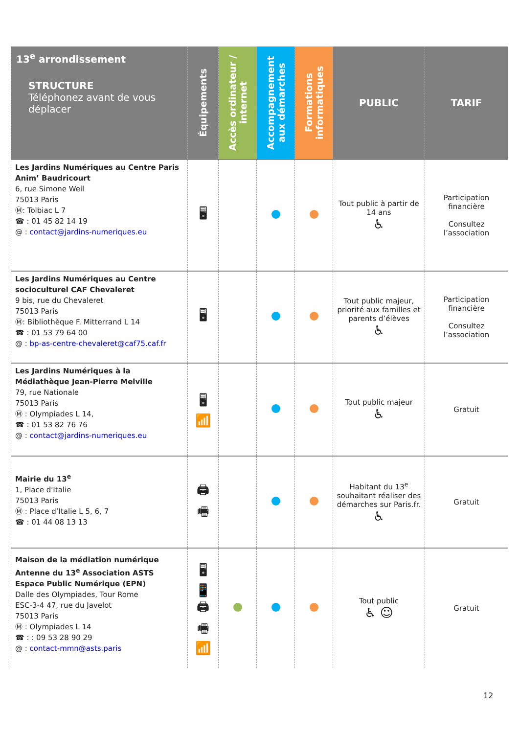| 13<sup>e</sup> arrondissement STRUCTURE Téléphonez avant de vous déplacer | Équipements | Accès ordinateur / internet | Accompagnement aux démarches | Formations informatiques | PUBLIC | TARIF |
| --- | --- | --- | --- | --- | --- | --- |
| Les Jardins Numériques au Centre Paris Anim’ Baudricourt 6, rue Simone Weil 75013 Paris Ⓜ: Tolbiac L 7 ☎ : 01 45 82 14 19 @ : contact@jardins-numeriques.eu | 🖥 | | | | Tout public à partir de 14 ans ♿ | Participation financière Consultez l’association |
| Les Jardins Numériques au Centre socioculturel CAF Chevaleret 9 bis, rue du Chevaleret 75013 Paris Ⓜ: Bibliothèque F. Mitterrand L 14 ☎ : 01 53 79 64 00 @ : bp-as-centre-chevaleret@caf75.caf.fr | 🖥 | | | | Tout public majeur, priorité aux familles et parents d’élèves ♿ | Participation financière Consultez l’association |
| Les Jardins Numériques à la Médiathèque Jean-Pierre Melville 79, rue Nationale 75013 Paris Ⓜ : Olympiades L 14, ☎ : 01 53 82 76 76 @ : contact@jardins-numeriques.eu | 🖥 📶 | | | | Tout public majeur ♿ | Gratuit |
| Mairie du 13<sup>e</sup> 1, Place d'Italie 75013 Paris Ⓜ : Place d’Italie L 5, 6, 7 ☎ : 01 44 08 13 13 | 🖨 🖷 | | | | Habitant du 13<sup>e</sup> souhaitant réaliser des démarches sur Paris.fr. ♿ | Gratuit |
| Maison de la médiation numérique Antenne du 13<sup>e</sup> Association ASTS Espace Public Numérique (EPN) Dalle des Olympiades, Tour Rome ESC-3-4 47, rue du Javelot 75013 Paris Ⓜ : Olympiades L 14 ☎ : : 09 53 28 90 29 @ : contact-mmn@asts.paris | 🖥 📱 🖨 🖷 📶 | | | | Tout public ♿ ☺ | Gratuit |
12